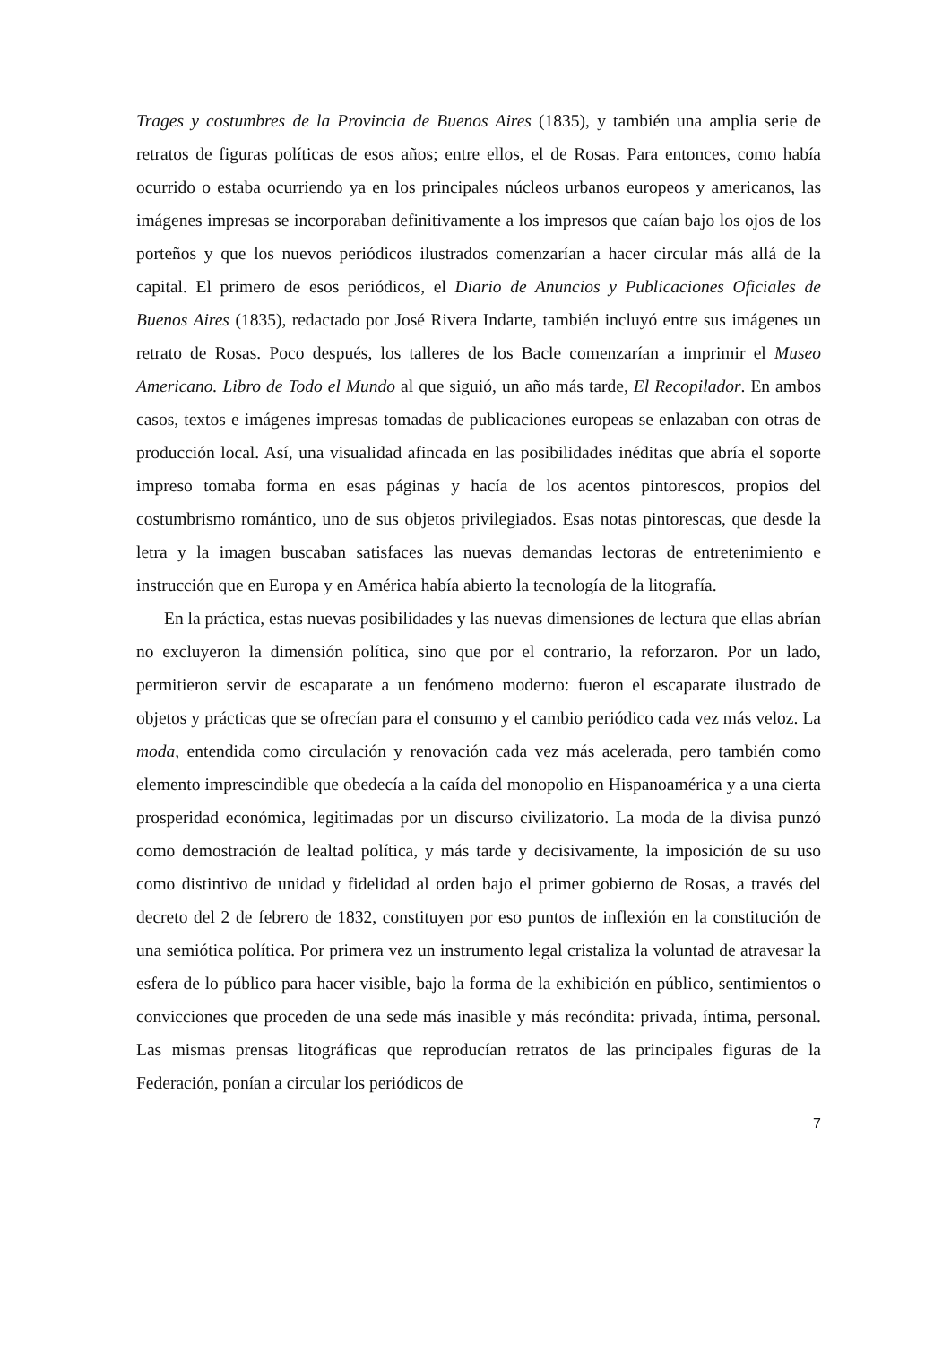Trages y costumbres de la Provincia de Buenos Aires (1835), y también una amplia serie de retratos de figuras políticas de esos años; entre ellos, el de Rosas. Para entonces, como había ocurrido o estaba ocurriendo ya en los principales núcleos urbanos europeos y americanos, las imágenes impresas se incorporaban definitivamente a los impresos que caían bajo los ojos de los porteños y que los nuevos periódicos ilustrados comenzarían a hacer circular más allá de la capital. El primero de esos periódicos, el Diario de Anuncios y Publicaciones Oficiales de Buenos Aires (1835), redactado por José Rivera Indarte, también incluyó entre sus imágenes un retrato de Rosas. Poco después, los talleres de los Bacle comenzarían a imprimir el Museo Americano. Libro de Todo el Mundo al que siguió, un año más tarde, El Recopilador. En ambos casos, textos e imágenes impresas tomadas de publicaciones europeas se enlazaban con otras de producción local. Así, una visualidad afincada en las posibilidades inéditas que abría el soporte impreso tomaba forma en esas páginas y hacía de los acentos pintorescos, propios del costumbrismo romántico, uno de sus objetos privilegiados. Esas notas pintorescas, que desde la letra y la imagen buscaban satisfaces las nuevas demandas lectoras de entretenimiento e instrucción que en Europa y en América había abierto la tecnología de la litografía.
En la práctica, estas nuevas posibilidades y las nuevas dimensiones de lectura que ellas abrían no excluyeron la dimensión política, sino que por el contrario, la reforzaron. Por un lado, permitieron servir de escaparate a un fenómeno moderno: fueron el escaparate ilustrado de objetos y prácticas que se ofrecían para el consumo y el cambio periódico cada vez más veloz. La moda, entendida como circulación y renovación cada vez más acelerada, pero también como elemento imprescindible que obedecía a la caída del monopolio en Hispanoamérica y a una cierta prosperidad económica, legitimadas por un discurso civilizatorio. La moda de la divisa punzó como demostración de lealtad política, y más tarde y decisivamente, la imposición de su uso como distintivo de unidad y fidelidad al orden bajo el primer gobierno de Rosas, a través del decreto del 2 de febrero de 1832, constituyen por eso puntos de inflexión en la constitución de una semiótica política. Por primera vez un instrumento legal cristaliza la voluntad de atravesar la esfera de lo público para hacer visible, bajo la forma de la exhibición en público, sentimientos o convicciones que proceden de una sede más inasible y más recóndita: privada, íntima, personal. Las mismas prensas litográficas que reproducían retratos de las principales figuras de la Federación, ponían a circular los periódicos de
7